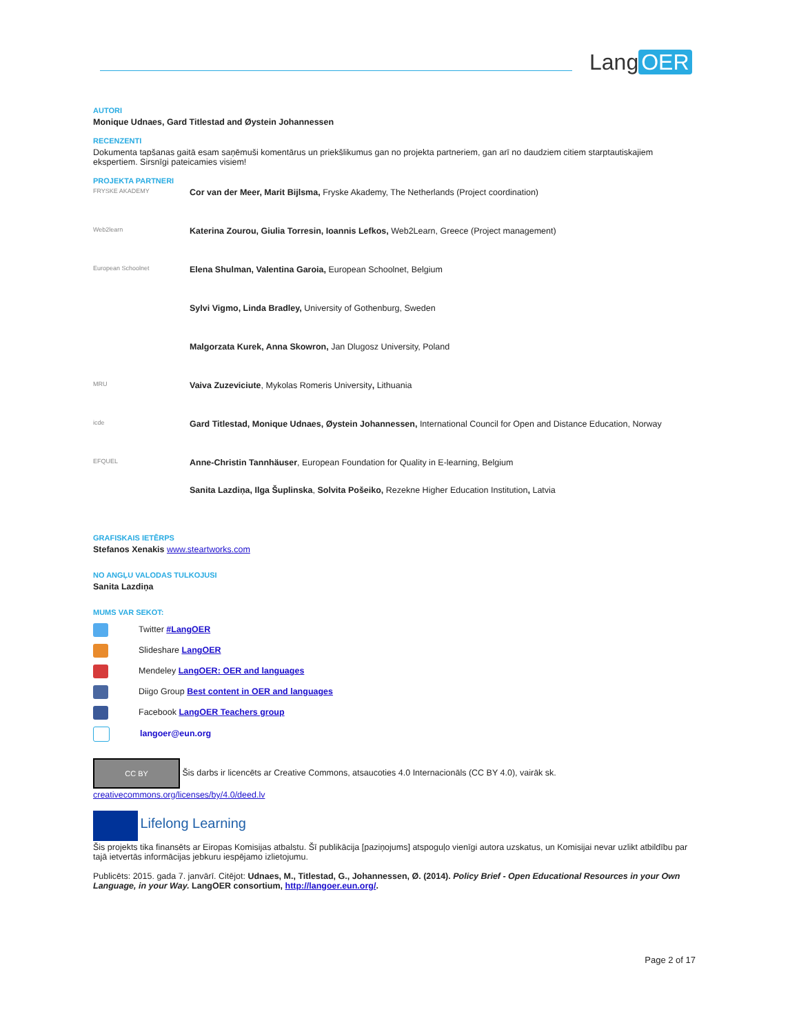Lang OER
AUTORI
Monique Udnaes, Gard Titlestad and Øystein Johannessen
RECENZENTI
Dokumenta tapšanas gaitā esam saņēmuši komentārus un priekšlikumus gan no projekta partneriem, gan arī no daudziem citiem starptautiskajiem ekspertiem. Sirsnīgi pateicamies visiem!
PROJEKTA PARTNERI
FRYSKE AKADEMY
Cor van der Meer, Marit Bijlsma, Fryske Akademy, The Netherlands (Project coordination)
Web2learn
Katerina Zourou, Giulia Torresin, Ioannis Lefkos, Web2Learn, Greece (Project management)
European Schoolnet
Elena Shulman, Valentina Garoia, European Schoolnet, Belgium
Sylvi Vigmo, Linda Bradley, University of Gothenburg, Sweden
Malgorzata Kurek, Anna Skowron, Jan Dlugosz University, Poland
MRU
Vaiva Zuzeviciute, Mykolas Romeris University, Lithuania
icde
Gard Titlestad, Monique Udnaes, Øystein Johannessen, International Council for Open and Distance Education, Norway
EFQUEL
Anne-Christin Tannhäuser, European Foundation for Quality in E-learning, Belgium
Sanita Lazdiņa, Ilga Šuplinska, Solvita Pošeiko, Rezekne Higher Education Institution, Latvia
GRAFISKAIS IETĒRPS
Stefanos Xenakis www.steartworks.com
NO ANGĻU VALODAS TULKOJUSI
Sanita Lazdiņa
MUMS VAR SEKOT:
Twitter #LangOER
Slideshare LangOER
Mendeley LangOER: OER and languages
Diigo Group Best content in OER and languages
Facebook LangOER Teachers group
langoer@eun.org
CC BY Šis darbs ir licencēts ar Creative Commons, atsaucoties 4.0 Internacionāls (CC BY 4.0), vairāk sk.
creativecommons.org/licenses/by/4.0/deed.lv
Lifelong Learning
Šis projekts tika finansēts ar Eiropas Komisijas atbalstu. Šī publikācija [paziņojums] atspoguļo vienīgi autora uzskatus, un Komisijai nevar uzlikt atbildību par tajā ietvertās informācijas jebkuru iespējamo izlietojumu.
Publicēts: 2015. gada 7. janvārī. Citējot: Udnaes, M., Titlestad, G., Johannessen, Ø. (2014). Policy Brief - Open Educational Resources in your Own Language, in your Way. LangOER consortium, http://langoer.eun.org/.
Page 2 of 17